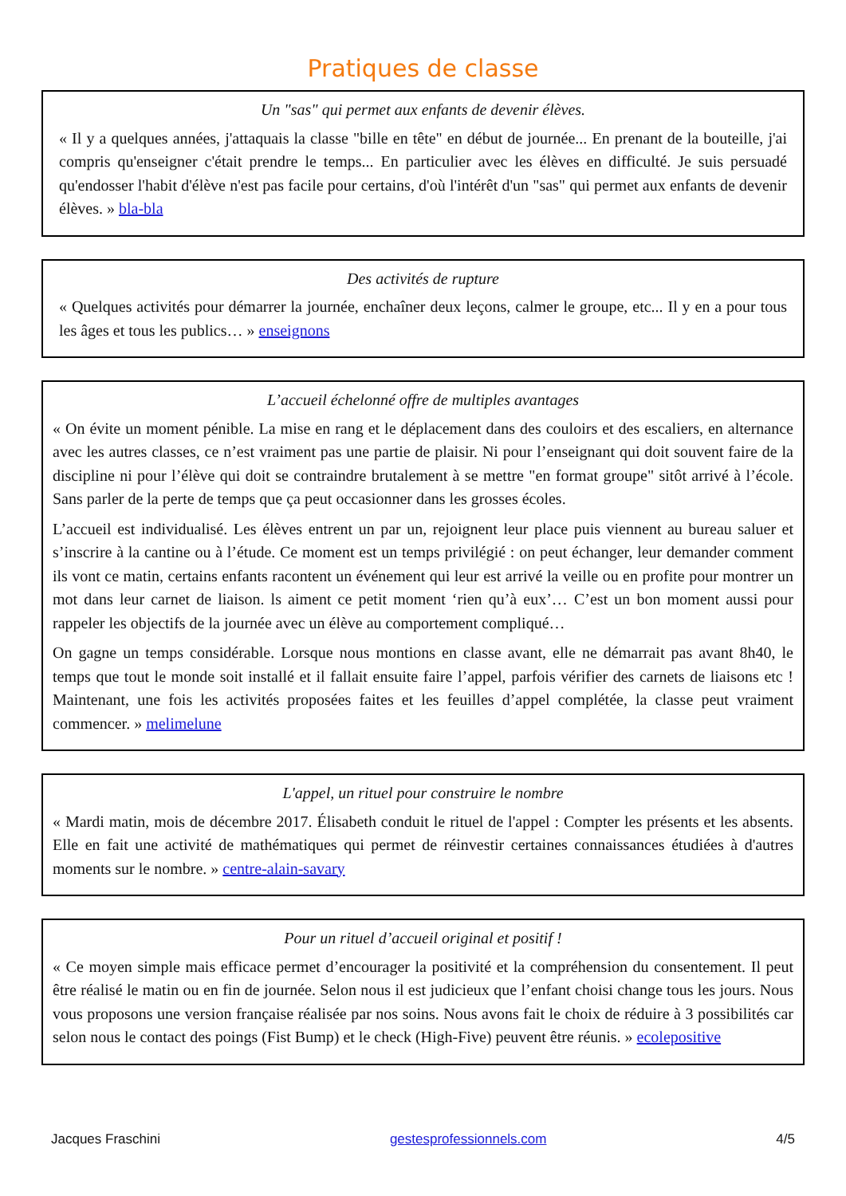Pratiques de classe
Un "sas" qui permet aux enfants de devenir élèves.
« Il y a quelques années, j'attaquais la classe "bille en tête" en début de journée... En prenant de la bouteille, j'ai compris qu'enseigner c'était prendre le temps... En particulier avec les élèves en difficulté. Je suis persuadé qu'endosser l'habit d'élève n'est pas facile pour certains, d'où l'intérêt d'un "sas" qui permet aux enfants de devenir élèves. » bla-bla
Des activités de rupture
« Quelques activités pour démarrer la journée, enchaîner deux leçons, calmer le groupe, etc... Il y en a pour tous les âges et tous les publics… » enseignons
L’accueil échelonné offre de multiples avantages
« On évite un moment pénible. La mise en rang et le déplacement dans des couloirs et des escaliers, en alternance avec les autres classes, ce n’est vraiment pas une partie de plaisir. Ni pour l’enseignant qui doit souvent faire de la discipline ni pour l’élève qui doit se contraindre brutalement à se mettre "en format groupe" sitôt arrivé à l’école. Sans parler de la perte de temps que ça peut occasionner dans les grosses écoles.
L’accueil est individualisé. Les élèves entrent un par un, rejoignent leur place puis viennent au bureau saluer et s’inscrire à la cantine ou à l’étude. Ce moment est un temps privilégié : on peut échanger, leur demander comment ils vont ce matin, certains enfants racontent un événement qui leur est arrivé la veille ou en profite pour montrer un mot dans leur carnet de liaison. ls aiment ce petit moment ‘rien qu’à eux’… C’est un bon moment aussi pour rappeler les objectifs de la journée avec un élève au comportement compliqué…
On gagne un temps considérable. Lorsque nous montions en classe avant, elle ne démarrait pas avant 8h40, le temps que tout le monde soit installé et il fallait ensuite faire l’appel, parfois vérifier des carnets de liaisons etc ! Maintenant, une fois les activités proposées faites et les feuilles d’appel complétée, la classe peut vraiment commencer. » melimelune
L'appel, un rituel pour construire le nombre
« Mardi matin, mois de décembre 2017. Élisabeth conduit le rituel de l'appel : Compter les présents et les absents. Elle en fait une activité de mathématiques qui permet de réinvestir certaines connaissances étudiées à d'autres moments sur le nombre. » centre-alain-savary
Pour un rituel d’accueil original et positif !
« Ce moyen simple mais efficace permet d’encourager la positivité et la compréhension du consentement. Il peut être réalisé le matin ou en fin de journée. Selon nous il est judicieux que l’enfant choisi change tous les jours. Nous vous proposons une version française réalisée par nos soins. Nous avons fait le choix de réduire à 3 possibilités car selon nous le contact des poings (Fist Bump) et le check (High-Five) peuvent être réunis. » ecolepositive
Jacques Fraschini gestesprofessionnels.com 4/5